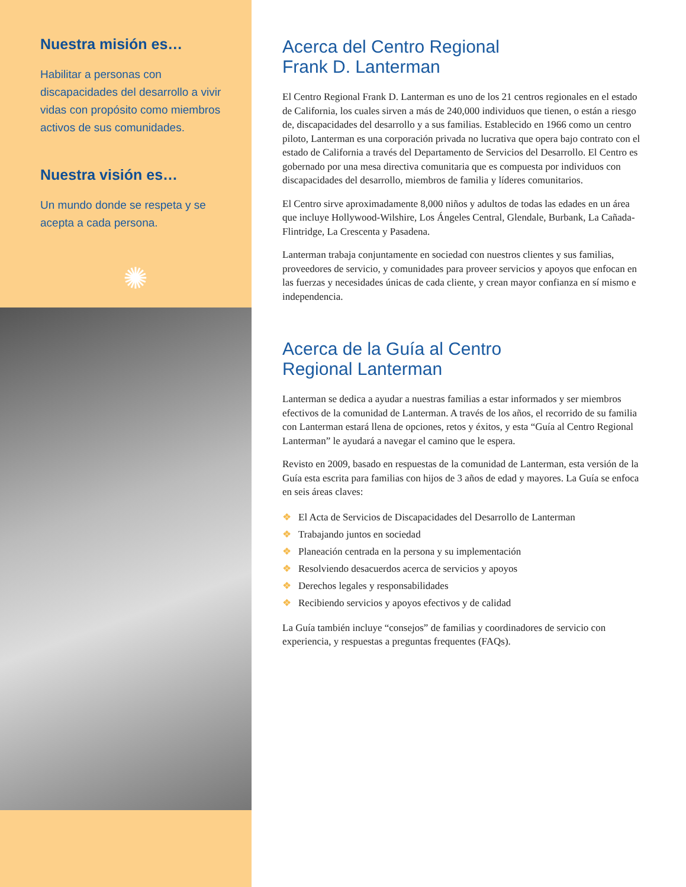Nuestra misión es…
Habilitar a personas con discapacidades del desarrollo a vivir vidas con propósito como miembros activos de sus comunidades.
Nuestra visión es…
Un mundo donde se respeta y se acepta a cada persona.
✺
Acerca del Centro Regional
Frank D. Lanterman
El Centro Regional Frank D. Lanterman es uno de los 21 centros regionales en el estado de California, los cuales sirven a más de 240,000 individuos que tienen, o están a riesgo de, discapacidades del desarrollo y a sus familias. Establecido en 1966 como un centro piloto, Lanterman es una corporación privada no lucrativa que opera bajo contrato con el estado de California a través del Departamento de Servicios del Desarrollo. El Centro es gobernado por una mesa directiva comunitaria que es compuesta por individuos con discapacidades del desarrollo, miembros de familia y líderes comunitarios.
El Centro sirve aproximadamente 8,000 niños y adultos de todas las edades en un área que incluye Hollywood-Wilshire, Los Ángeles Central, Glendale, Burbank, La Cañada-Flintridge, La Crescenta y Pasadena.
Lanterman trabaja conjuntamente en sociedad con nuestros clientes y sus familias, proveedores de servicio, y comunidades para proveer servicios y apoyos que enfocan en las fuerzas y necesidades únicas de cada cliente, y crean mayor confianza en sí mismo e independencia.
Acerca de la Guía al Centro
Regional Lanterman
Lanterman se dedica a ayudar a nuestras familias a estar informados y ser miembros efectivos de la comunidad de Lanterman. A través de los años, el recorrido de su familia con Lanterman estará llena de opciones, retos y éxitos, y esta “Guía al Centro Regional Lanterman” le ayudará a navegar el camino que le espera.
Revisto en 2009, basado en respuestas de la comunidad de Lanterman, esta versión de la Guía esta escrita para familias con hijos de 3 años de edad y mayores. La Guía se enfoca en seis áreas claves:
❖ El Acta de Servicios de Discapacidades del Desarrollo de Lanterman
❖ Trabajando juntos en sociedad
❖ Planeación centrada en la persona y su implementación
❖ Resolviendo desacuerdos acerca de servicios y apoyos
❖ Derechos legales y responsabilidades
❖ Recibiendo servicios y apoyos efectivos y de calidad
La Guía también incluye “consejos” de familias y coordinadores de servicio con experiencia, y respuestas a preguntas frequentes (FAQs).